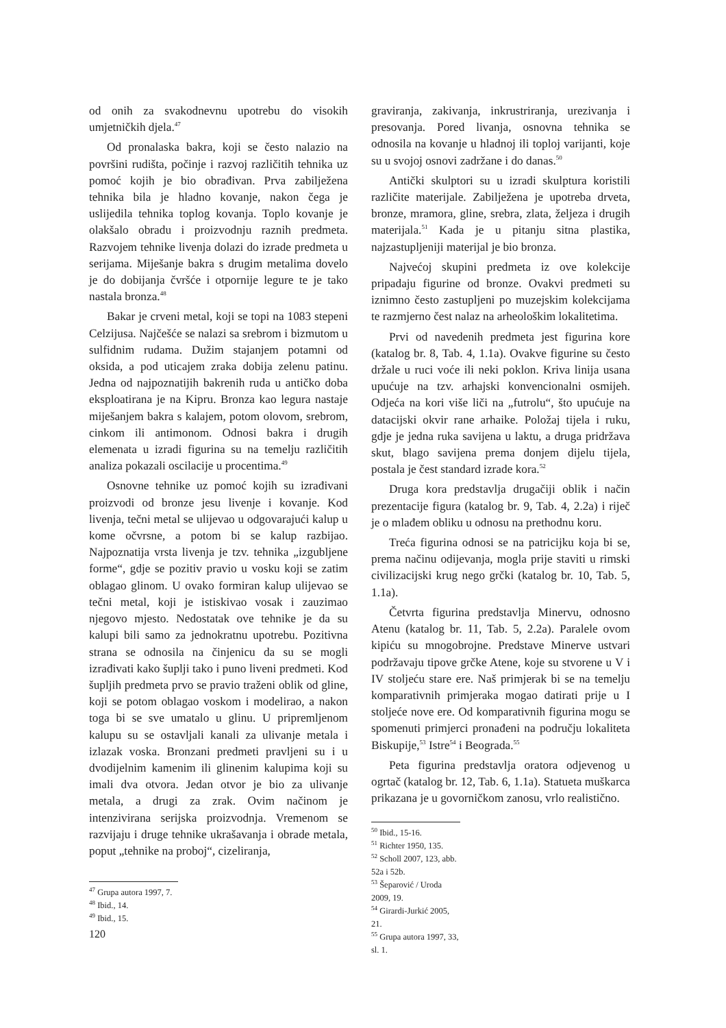od onih za svakodnevnu upotrebu do visokih umjetničkih djela.<sup>47</sup>
Od pronalaska bakra, koji se često nalazio na površini rudišta, počinje i razvoj različitih tehnika uz pomoć kojih je bio obrađivan. Prva zabilježena tehnika bila je hladno kovanje, nakon čega je uslijedila tehnika toplog kovanja. Toplo kovanje je olakšalo obradu i proizvodnju raznih predmeta. Razvojem tehnike livenja dolazi do izrade predmeta u serijama. Miješanje bakra s drugim metalima dovelo je do dobijanja čvršće i otpornije legure te je tako nastala bronza.<sup>48</sup>
Bakar je crveni metal, koji se topi na 1083 stepeni Celzijusa. Najčešće se nalazi sa srebrom i bizmutom u sulfidnim rudama. Dužim stajanjem potamni od oksida, a pod uticajem zraka dobija zelenu patinu. Jedna od najpoznatijih bakrenih ruda u antičko doba eksploatirana je na Kipru. Bronza kao legura nastaje miješanjem bakra s kalajem, potom olovom, srebrom, cinkom ili antimonom. Odnosi bakra i drugih elemenata u izradi figurina su na temelju različitih analiza pokazali oscilacije u procentima.<sup>49</sup>
Osnovne tehnike uz pomoć kojih su izrađivani proizvodi od bronze jesu livenje i kovanje. Kod livenja, tečni metal se ulijevao u odgovarajući kalup u kome očvrsne, a potom bi se kalup razbijao. Najpoznatija vrsta livenja je tzv. tehnika „izgubljene forme“, gdje se pozitiv pravio u vosku koji se zatim oblagao glinom. U ovako formiran kalup ulijevao se tečni metal, koji je istiskivao vosak i zauzimao njegovo mjesto. Nedostatak ove tehnike je da su kalupi bili samo za jednokratnu upotrebu. Pozitivna strana se odnosila na činjenicu da su se mogli izrađivati kako šuplji tako i puno liveni predmeti. Kod šupljih predmeta prvo se pravio traženi oblik od gline, koji se potom oblagao voskom i modelirao, a nakon toga bi se sve umatalo u glinu. U pripremljenom kalupu su se ostavljali kanali za ulivanje metala i izlazak voska. Bronzani predmeti pravljeni su i u dvodijelnim kamenim ili glinenim kalupima koji su imali dva otvora. Jedan otvor je bio za ulivanje metala, a drugi za zrak. Ovim načinom je intenzivirana serijska proizvodnja. Vremenom se razvijaju i druge tehnike ukrašavanja i obrade metala, poput „tehnike na proboj“, cizeliranja,
<sup>47</sup> Grupa autora 1997, 7.
<sup>48</sup> Ibid., 14.
<sup>49</sup> Ibid., 15.
graviranja, zakivanja, inkrustriranja, urezivanja i presovanja. Pored livanja, osnovna tehnika se odnosila na kovanje u hladnoj ili toploj varijanti, koje su u svojoj osnovi zadržane i do danas.<sup>50</sup>
Antički skulptori su u izradi skulptura koristili različite materijale. Zabilježena je upotreba drveta, bronze, mramora, gline, srebra, zlata, željeza i drugih materijala.<sup>51</sup> Kada je u pitanju sitna plastika, najzastupljeniji materijal je bio bronza.
Najvećoj skupini predmeta iz ove kolekcije pripadaju figurine od bronze. Ovakvi predmeti su iznimno često zastupljeni po muzejskim kolekcijama te razmjerno čest nalaz na arheološkim lokalitetima.
Prvi od navedenih predmeta jest figurina kore (katalog br. 8, Tab. 4, 1.1a). Ovakve figurine su često držale u ruci voće ili neki poklon. Kriva linija usana upućuje na tzv. arhajski konvencionalni osmijeh. Odjeća na kori više liči na „futrolu“, što upućuje na datacijski okvir rane arhaike. Položaj tijela i ruku, gdje je jedna ruka savijena u laktu, a druga pridržava skut, blago savijena prema donjem dijelu tijela, postala je čest standard izrade kora.<sup>52</sup>
Druga kora predstavlja drugačiji oblik i način prezentacije figura (katalog br. 9, Tab. 4, 2.2a) i riječ je o mlađem obliku u odnosu na prethodnu koru.
Treća figurina odnosi se na patricijku koja bi se, prema načinu odijevanja, mogla prije staviti u rimski civilizacijski krug nego grčki (katalog br. 10, Tab. 5, 1.1a).
Četvrta figurina predstavlja Minervu, odnosno Atenu (katalog br. 11, Tab. 5, 2.2a). Paralele ovom kipiću su mnogobrojne. Predstave Minerve ustvari podržavaju tipove grčke Atene, koje su stvorene u V i IV stoljeću stare ere. Naš primjerak bi se na temelju komparativnih primjeraka mogao datirati prije u I stoljeće nove ere. Od komparativnih figurina mogu se spomenuti primjerci pronađeni na području lokaliteta Biskupije,<sup>53</sup> Istre<sup>54</sup> i Beograda.<sup>55</sup>
Peta figurina predstavlja oratora odjevenog u ogrtač (katalog br. 12, Tab. 6, 1.1a). Statueta muškarca prikazana je u govorničkom zanosu, vrlo realistično.
<sup>50</sup> Ibid., 15-16.
<sup>51</sup> Richter 1950, 135.
<sup>52</sup> Scholl 2007, 123, abb. 52a i 52b.
<sup>53</sup> Šeparović / Uroda 2009, 19.
<sup>54</sup> Girardi-Jurkić 2005, 21.
<sup>55</sup> Grupa autora 1997, 33, sl. 1.
120